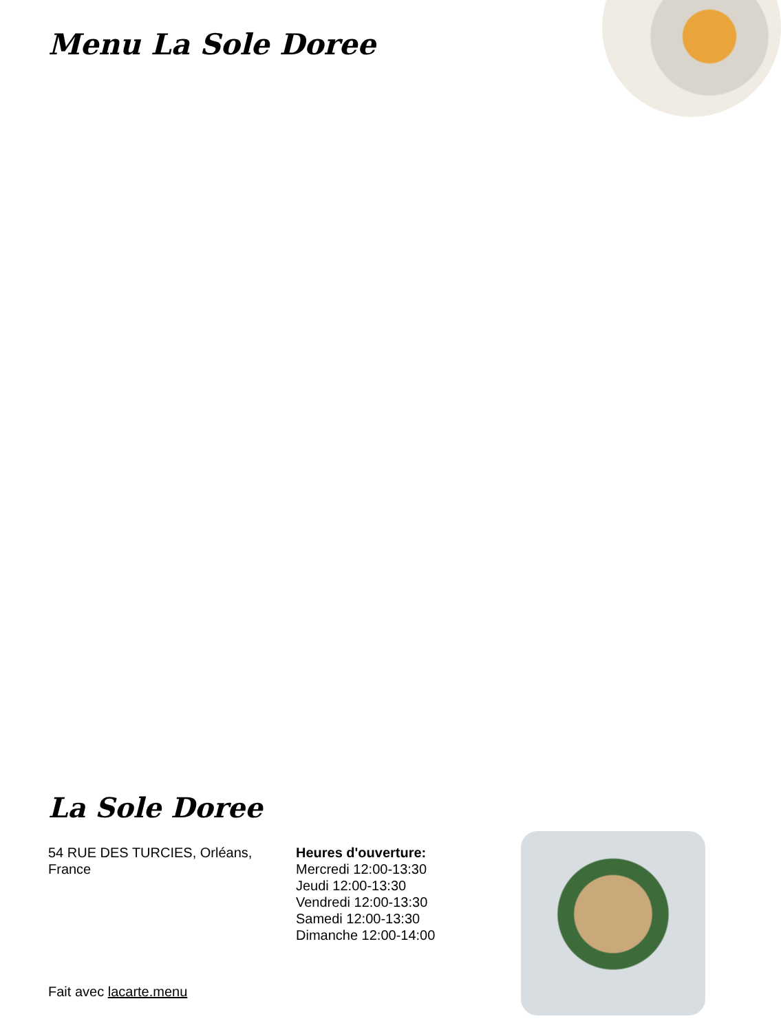Menu La Sole Doree
La Sole Doree
54 RUE DES TURCIES, Orléans, France
Heures d'ouverture:
Mercredi 12:00-13:30
Jeudi 12:00-13:30
Vendredi 12:00-13:30
Samedi 12:00-13:30
Dimanche 12:00-14:00
Fait avec lacarte.menu